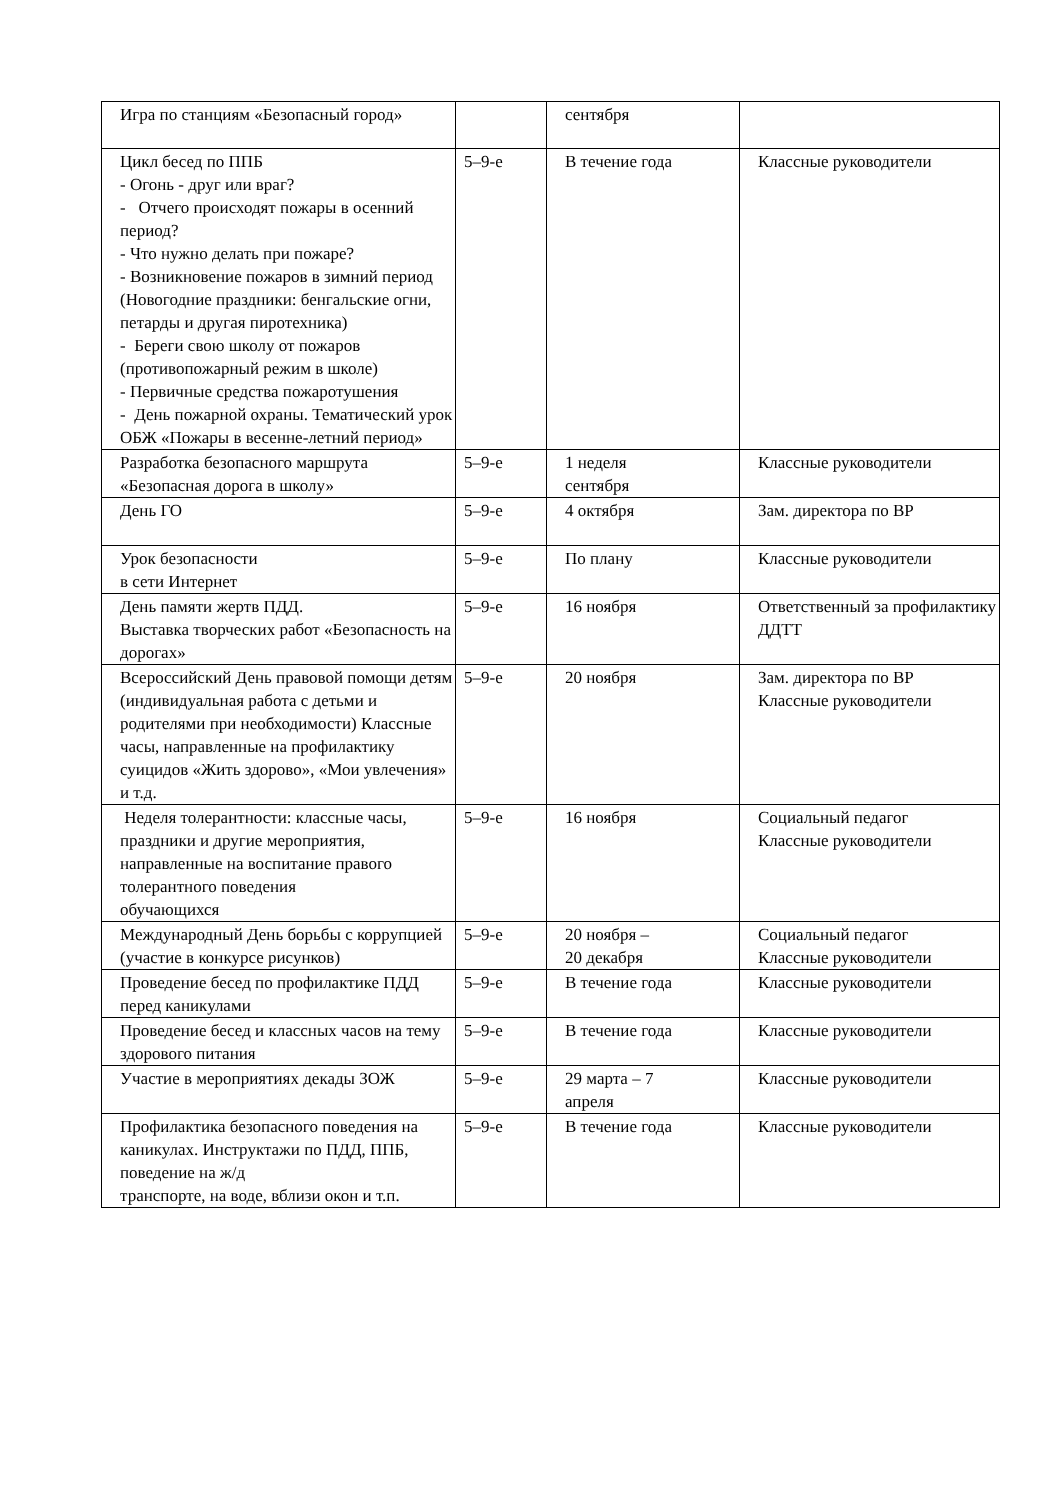| Игра по станциям «Безопасный город» | | сентября | |
| Цикл бесед по ППБ - Огонь - друг или враг? - Отчего происходят пожары в осенний период? - Что нужно делать при пожаре? - Возникновение пожаров в зимний период (Новогодние праздники: бенгальские огни, петарды и другая пиротехника) - Береги свою школу от пожаров (противопожарный режим в школе) - Первичные средства пожаротушения - День пожарной охраны. Тематический урок ОБЖ «Пожары в весенне-летний период» | 5–9-е | В течение года | Классные руководители |
| Разработка безопасного маршрута «Безопасная дорога в школу» | 5–9-е | 1 неделя сентября | Классные руководители |
| День ГО | 5–9-е | 4 октября | Зам. директора по ВР |
| Урок безопасности в сети Интернет | 5–9-е | По плану | Классные руководители |
| День памяти жертв ПДД. Выставка творческих работ «Безопасность на дорогах» | 5–9-е | 16 ноября | Ответственный за профилактику ДДТТ |
| Всероссийский День правовой помощи детям (индивидуальная работа с детьми и родителями при необходимости) Классные часы, направленные на профилактику суицидов «Жить здорово», «Мои увлечения» и т.д. | 5–9-е | 20 ноября | Зам. директора по ВР Классные руководители |
| Неделя толерантности: классные часы, праздники и другие мероприятия, направленные на воспитание правого толерантного поведения обучающихся | 5–9-е | 16 ноября | Социальный педагог Классные руководители |
| Международный День борьбы с коррупцией (участие в конкурсе рисунков) | 5–9-е | 20 ноября – 20 декабря | Социальный педагог Классные руководители |
| Проведение бесед по профилактике ПДД перед каникулами | 5–9-е | В течение года | Классные руководители |
| Проведение бесед и классных часов на тему здорового питания | 5–9-е | В течение года | Классные руководители |
| Участие в мероприятиях декады ЗОЖ | 5–9-е | 29 марта – 7 апреля | Классные руководители |
| Профилактика безопасного поведения на каникулах. Инструктажи по ПДД, ППБ, поведение на ж/д транспорте, на воде, вблизи окон и т.п. | 5–9-е | В течение года | Классные руководители |